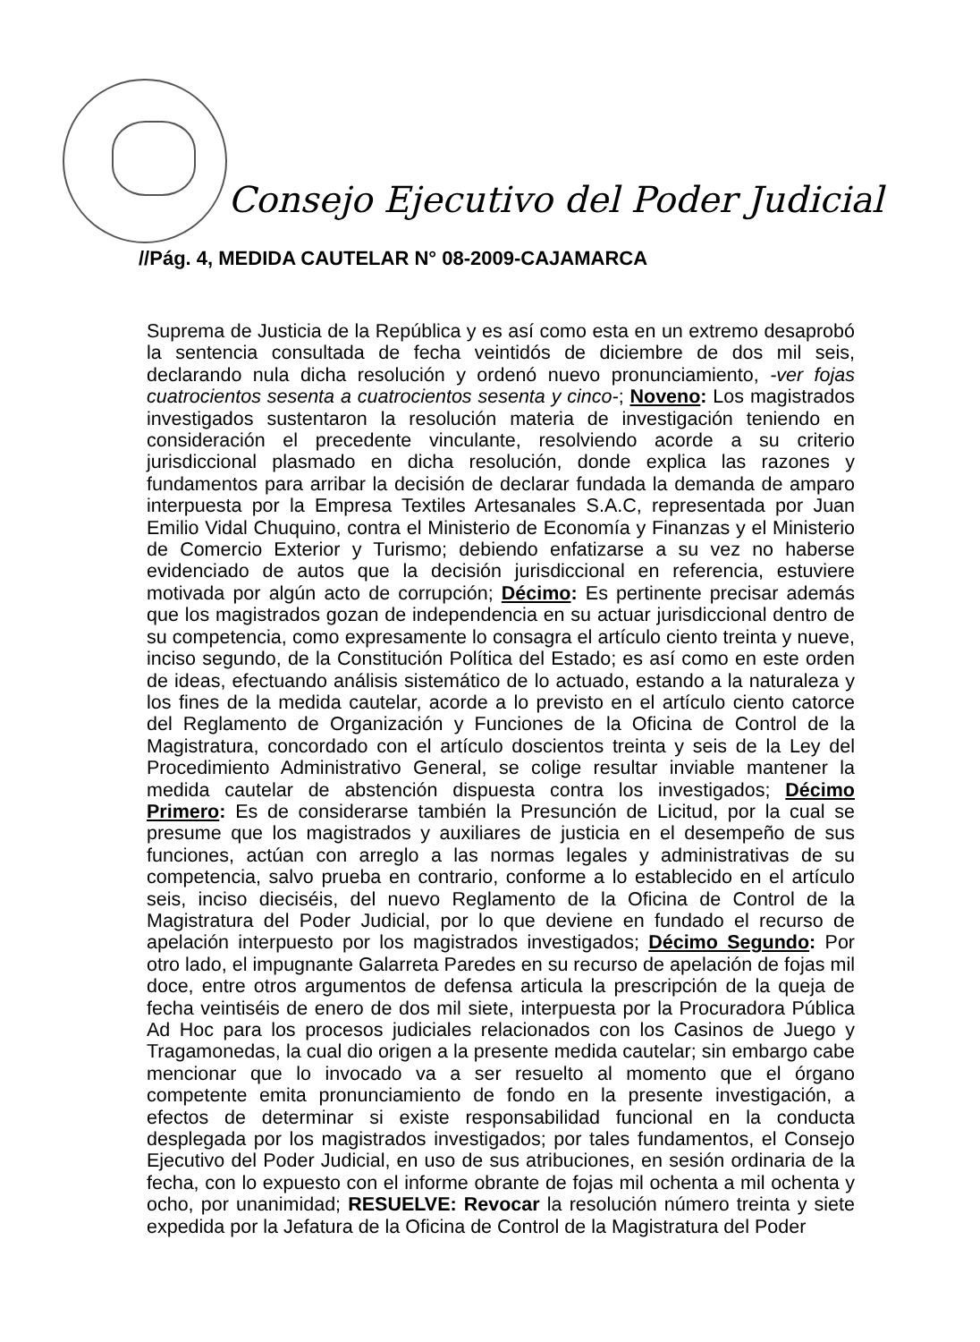Consejo Ejecutivo del Poder Judicial
//Pág. 4, MEDIDA CAUTELAR N° 08-2009-CAJAMARCA
Suprema de Justicia de la República y es así como esta en un extremo desaprobó la sentencia consultada de fecha veintidós de diciembre de dos mil seis, declarando nula dicha resolución y ordenó nuevo pronunciamiento, -ver fojas cuatrocientos sesenta a cuatrocientos sesenta y cinco-; Noveno: Los magistrados investigados sustentaron la resolución materia de investigación teniendo en consideración el precedente vinculante, resolviendo acorde a su criterio jurisdiccional plasmado en dicha resolución, donde explica las razones y fundamentos para arribar la decisión de declarar fundada la demanda de amparo interpuesta por la Empresa Textiles Artesanales S.A.C, representada por Juan Emilio Vidal Chuquino, contra el Ministerio de Economía y Finanzas y el Ministerio de Comercio Exterior y Turismo; debiendo enfatizarse a su vez no haberse evidenciado de autos que la decisión jurisdiccional en referencia, estuviere motivada por algún acto de corrupción; Décimo: Es pertinente precisar además que los magistrados gozan de independencia en su actuar jurisdiccional dentro de su competencia, como expresamente lo consagra el artículo ciento treinta y nueve, inciso segundo, de la Constitución Política del Estado; es así como en este orden de ideas, efectuando análisis sistemático de lo actuado, estando a la naturaleza y los fines de la medida cautelar, acorde a lo previsto en el artículo ciento catorce del Reglamento de Organización y Funciones de la Oficina de Control de la Magistratura, concordado con el artículo doscientos treinta y seis de la Ley del Procedimiento Administrativo General, se colige resultar inviable mantener la medida cautelar de abstención dispuesta contra los investigados; Décimo Primero: Es de considerarse también la Presunción de Licitud, por la cual se presume que los magistrados y auxiliares de justicia en el desempeño de sus funciones, actúan con arreglo a las normas legales y administrativas de su competencia, salvo prueba en contrario, conforme a lo establecido en el artículo seis, inciso dieciséis, del nuevo Reglamento de la Oficina de Control de la Magistratura del Poder Judicial, por lo que deviene en fundado el recurso de apelación interpuesto por los magistrados investigados; Décimo Segundo: Por otro lado, el impugnante Galarreta Paredes en su recurso de apelación de fojas mil doce, entre otros argumentos de defensa articula la prescripción de la queja de fecha veintiséis de enero de dos mil siete, interpuesta por la Procuradora Pública Ad Hoc para los procesos judiciales relacionados con los Casinos de Juego y Tragamonedas, la cual dio origen a la presente medida cautelar; sin embargo cabe mencionar que lo invocado va a ser resuelto al momento que el órgano competente emita pronunciamiento de fondo en la presente investigación, a efectos de determinar si existe responsabilidad funcional en la conducta desplegada por los magistrados investigados; por tales fundamentos, el Consejo Ejecutivo del Poder Judicial, en uso de sus atribuciones, en sesión ordinaria de la fecha, con lo expuesto con el informe obrante de fojas mil ochenta a mil ochenta y ocho, por unanimidad; RESUELVE: Revocar la resolución número treinta y siete expedida por la Jefatura de la Oficina de Control de la Magistratura del Poder